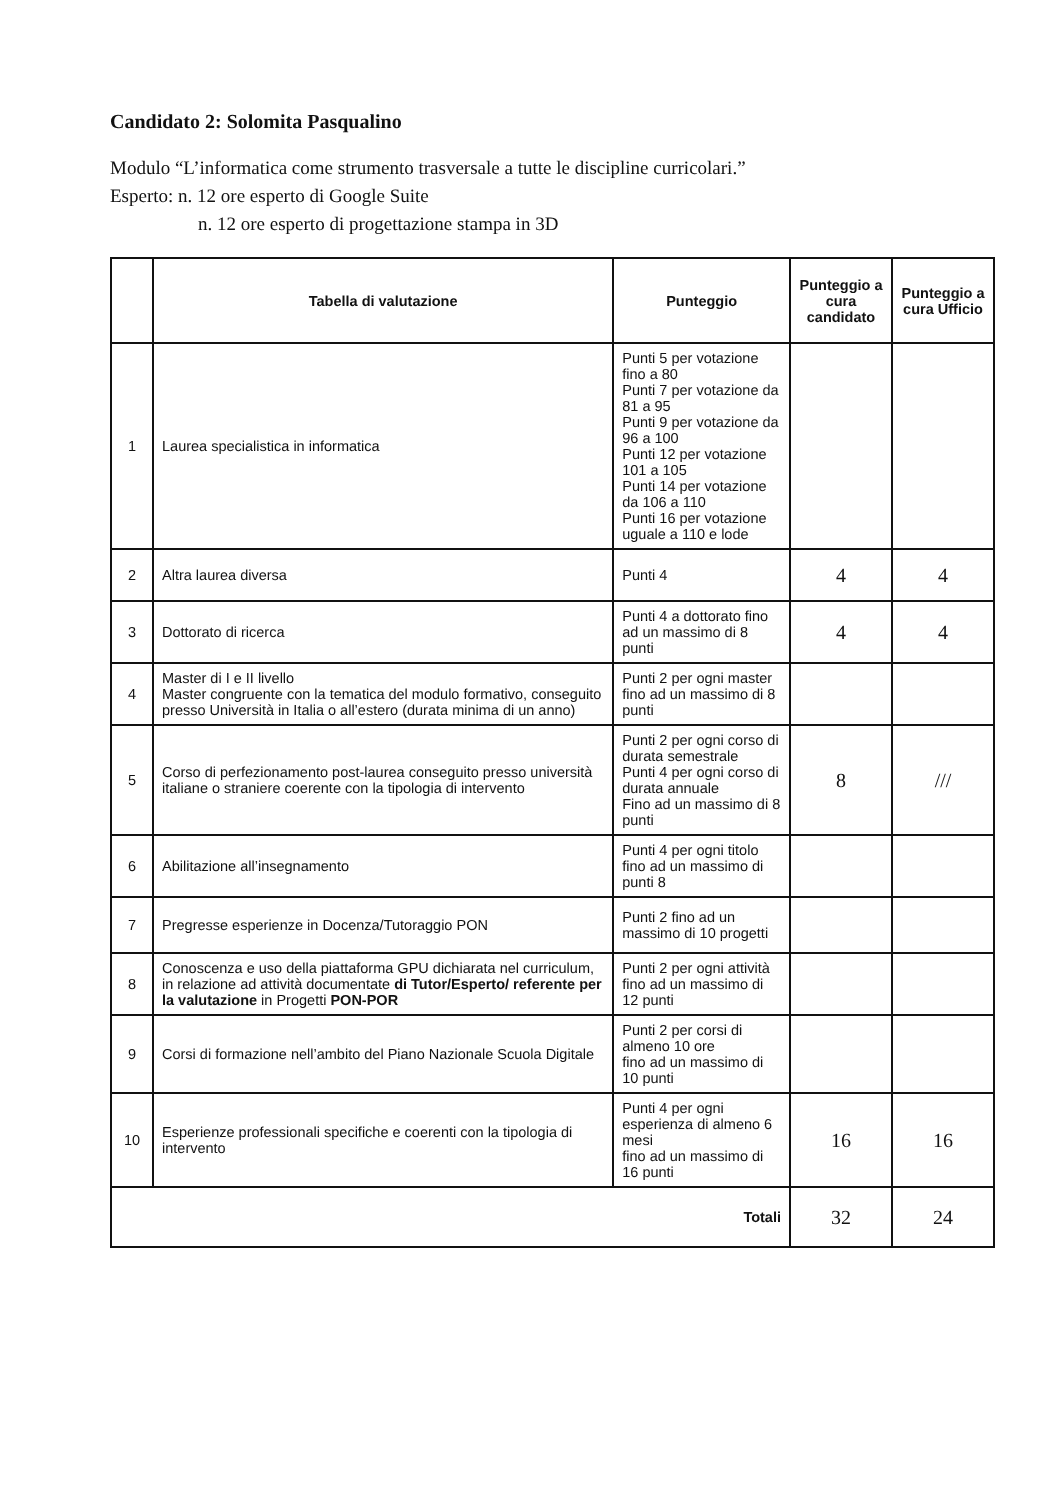Candidato 2: Solomita Pasqualino
Modulo “L’informatica come strumento trasversale a tutte le discipline curricolari.”
Esperto: n. 12 ore esperto di Google Suite
n. 12 ore esperto di progettazione stampa in 3D
| | Tabella di valutazione | Punteggio | Punteggio a cura candidato | Punteggio a cura Ufficio |
| --- | --- | --- | --- | --- |
| 1 | Laurea specialistica in informatica | Punti 5 per votazione fino a 80 Punti 7 per votazione da 81 a 95 Punti 9 per votazione da 96 a 100 Punti 12 per votazione 101 a 105 Punti 14 per votazione da 106 a 110 Punti 16 per votazione uguale a 110 e lode | | |
| 2 | Altra laurea diversa | Punti 4 | 4 | 4 |
| 3 | Dottorato di ricerca | Punti 4 a dottorato fino ad un massimo di 8 punti | 4 | 4 |
| 4 | Master di I e II livello Master congruente con la tematica del modulo formativo, conseguito presso Università in Italia o all’estero (durata minima di un anno) | Punti 2 per ogni master fino ad un massimo di 8 punti | | |
| 5 | Corso di perfezionamento post-laurea conseguito presso università italiane o straniere coerente con la tipologia di intervento | Punti 2 per ogni corso di durata semestrale Punti 4 per ogni corso di durata annuale Fino ad un massimo di 8 punti | 8 | /// |
| 6 | Abilitazione all’insegnamento | Punti 4 per ogni titolo fino ad un massimo di punti 8 | | |
| 7 | Pregresse esperienze in Docenza/Tutoraggio PON | Punti 2 fino ad un massimo di 10 progetti | | |
| 8 | Conoscenza e uso della piattaforma GPU dichiarata nel curriculum, in relazione ad attività documentate di Tutor/Esperto/ referente per la valutazione in Progetti PON-POR | Punti 2 per ogni attività fino ad un massimo di 12 punti | | |
| 9 | Corsi di formazione nell’ambito del Piano Nazionale Scuola Digitale | Punti 2 per corsi di almeno 10 ore fino ad un massimo di 10 punti | | |
| 10 | Esperienze professionali specifiche e coerenti con la tipologia di intervento | Punti 4 per ogni esperienza di almeno 6 mesi fino ad un massimo di 16 punti | 16 | 16 |
| Totali | | | 32 | 24 |